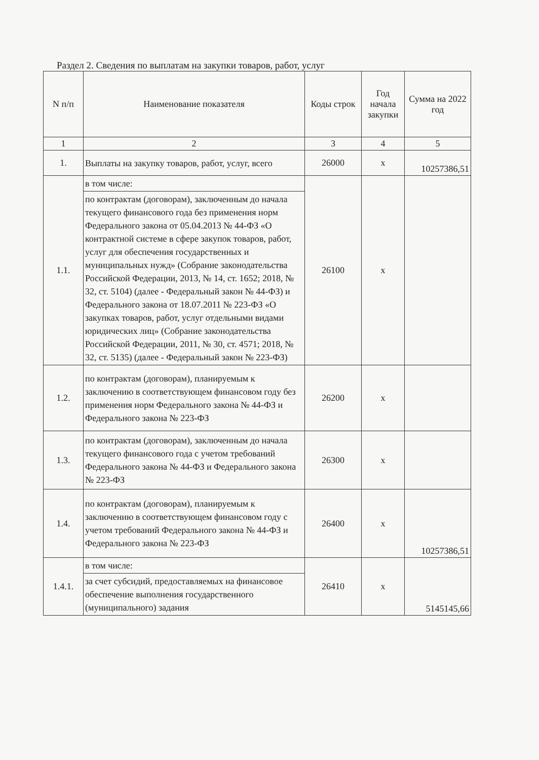Раздел 2. Сведения по выплатам на закупки товаров, работ, услуг
| N п/п | Наименование показателя | Коды строк | Год начала закупки | Сумма на 2022 год |
| --- | --- | --- | --- | --- |
| 1 | 2 | 3 | 4 | 5 |
| 1. | Выплаты на закупку товаров, работ, услуг, всего | 26000 | х | 10257386,51 |
| 1.1. | в том числе: | 26100 | х | |
| | по контрактам (договорам), заключенным до начала текущего финансового года без применения норм Федерального закона от 05.04.2013 № 44-ФЗ «О контрактной системе в сфере закупок товаров, работ, услуг для обеспечения государственных и муниципальных нужд» (Собрание законодательства Российской Федерации, 2013, № 14, ст. 1652; 2018, № 32, ст. 5104) (далее - Федеральный закон № 44-ФЗ) и Федерального закона от 18.07.2011 № 223-ФЗ «О закупках товаров, работ, услуг отдельными видами юридических лиц» (Собрание законодательства Российской Федерации, 2011, № 30, ст. 4571; 2018, № 32, ст. 5135) (далее - Федеральный закон № 223-ФЗ) | | | |
| 1.2. | по контрактам (договорам), планируемым к заключению в соответствующем финансовом году без применения норм Федерального закона № 44-ФЗ и Федерального закона № 223-ФЗ | 26200 | х | |
| 1.3. | по контрактам (договорам), заключенным до начала текущего финансового года с учетом требований Федерального закона № 44-ФЗ и Федерального закона № 223-ФЗ | 26300 | х | |
| 1.4. | по контрактам (договорам), планируемым к заключению в соответствующем финансовом году с учетом требований Федерального закона № 44-ФЗ и Федерального закона № 223-ФЗ | 26400 | х | 10257386,51 |
| 1.4.1. | в том числе: | 26410 | х | 5145145,66 |
| | за счет субсидий, предоставляемых на финансовое обеспечение выполнения государственного (муниципального) задания | | | |